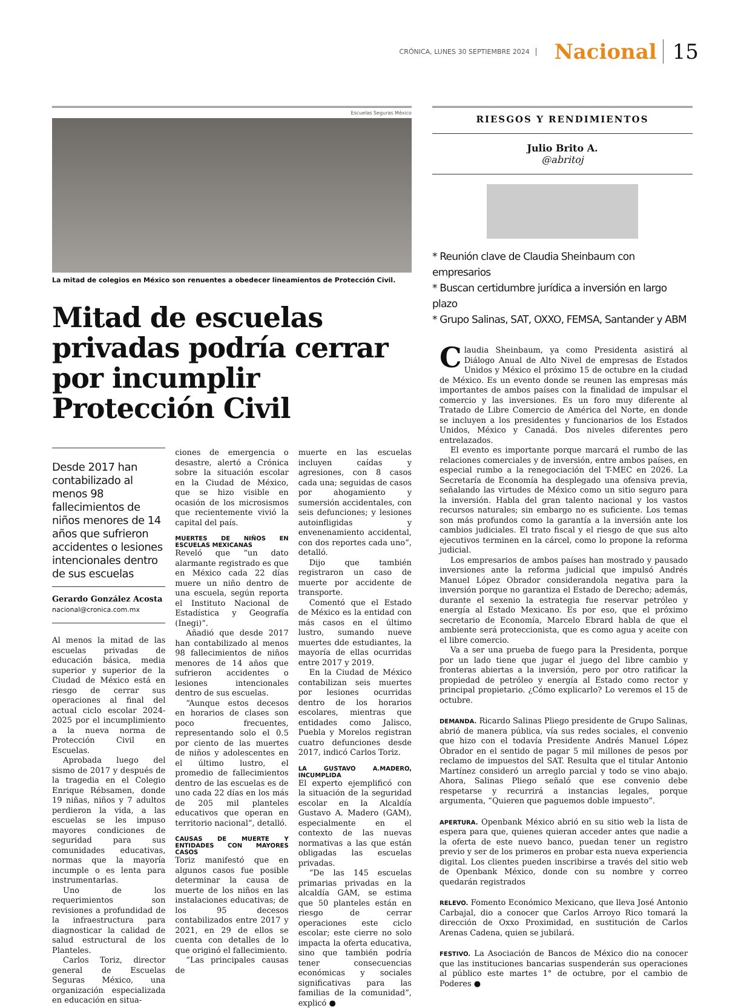CRÓNICA, LUNES 30 SEPTIEMBRE 2024 Nacional 15
Escuelas Seguras México
La mitad de colegios en México son renuentes a obedecer lineamientos de Protección Civil.
Mitad de escuelas privadas podría cerrar por incumplir Protección Civil
Desde 2017 han contabilizado al menos 98 fallecimientos de niños menores de 14 años que sufrieron accidentes o lesiones intencionales dentro de sus escuelas
Gerardo González Acosta
nacional@cronica.com.mx
Al menos la mitad de las escuelas privadas de educación básica, media superior y superior de la Ciudad de México está en riesgo de cerrar sus operaciones al final del actual ciclo escolar 2024-2025 por el incumplimiento a la nueva norma de Protección Civil en Escuelas.
Aprobada luego del sismo de 2017 y después de la tragedia en el Colegio Enrique Rébsamen, donde 19 niñas, niños y 7 adultos perdieron la vida, a las escuelas se les impuso mayores condiciones de seguridad para sus comunidades educativas, normas que la mayoría incumple o es lenta para instrumentarlas.
Uno de los requerimientos son revisiones a profundidad de la infraestructura para diagnosticar la calidad de salud estructural de los Planteles.
Carlos Toriz, director general de Escuelas Seguras México, una organización especializada en educación en situa-
ciones de emergencia o desastre, alertó a Crónica sobre la situación escolar en la Ciudad de México, que se hizo visible en ocasión de los microsismos que recientemente vivió la capital del país.
MUERTES DE NIÑOS EN ESCUELAS MEXICANAS
Reveló que “un dato alarmante registrado es que en México cada 22 días muere un niño dentro de una escuela, según reporta el Instituto Nacional de Estadística y Geografía (Inegi)”.
Añadió que desde 2017 han contabilizado al menos 98 fallecimientos de niños menores de 14 años que sufrieron accidentes o lesiones intencionales dentro de sus escuelas.
“Aunque estos decesos en horarios de clases son poco frecuentes, representando solo el 0.5 por ciento de las muertes de niños y adolescentes en el último lustro, el promedio de fallecimientos dentro de las escuelas es de uno cada 22 días en los más de 205 mil planteles educativos que operan en territorio nacional”, detalló.
CAUSAS DE MUERTE Y ENTIDADES CON MAYORES CASOS
Toriz manifestó que en algunos casos fue posible determinar la causa de muerte de los niños en las instalaciones educativas; de los 95 decesos contabilizados entre 2017 y 2021, en 29 de ellos se cuenta con detalles de lo que originó el fallecimiento.
“Las principales causas de
muerte en las escuelas incluyen caídas y agresiones, con 8 casos cada una; seguidas de casos por ahogamiento y sumersión accidentales, con seis defunciones; y lesiones autoinfligidas y envenenamiento accidental, con dos reportes cada uno”, detalló.
Dijo que también registraron un caso de muerte por accidente de transporte.
Comentó que el Estado de México es la entidad con más casos en el último lustro, sumando nueve muertes dde estudiantes, la mayoría de ellas ocurridas entre 2017 y 2019.
En la Ciudad de México contabilizan seis muertes por lesiones ocurridas dentro de los horarios escolares, mientras que entidades como Jalisco, Puebla y Morelos registran cuatro defunciones desde 2017, indicó Carlos Toriz.
LA GUSTAVO A.MADERO, INCUMPLIDA
El experto ejemplificó con la situación de la seguridad escolar en la Alcaldía Gustavo A. Madero (GAM), especialmente en el contexto de las nuevas normativas a las que están obligadas las escuelas privadas.
“De las 145 escuelas primarias privadas en la alcaldía GAM, se estima que 50 planteles están en riesgo de cerrar operaciones este ciclo escolar; este cierre no solo impacta la oferta educativa, sino que también podría tener consecuencias económicas y sociales significativas para las familias de la comunidad”, explicó ●
RIESGOS Y RENDIMIENTOS
Julio Brito A.
@abritoj
* Reunión clave de Claudia Sheinbaum con empresarios
* Buscan certidumbre jurídica a inversión en largo plazo
* Grupo Salinas, SAT, OXXO, FEMSA, Santander y ABM
Claudia Sheinbaum, ya como Presidenta asistirá al Diálogo Anual de Alto Nivel de empresas de Estados Unidos y México el próximo 15 de octubre en la ciudad de México. Es un evento donde se reunen las empresas más importantes de ambos países con la finalidad de impulsar el comercio y las inversiones. Es un foro muy diferente al Tratado de Libre Comercio de América del Norte, en donde se incluyen a los presidentes y funcionarios de los Estados Unidos, México y Canadá. Dos niveles diferentes pero entrelazados.
El evento es importante porque marcará el rumbo de las relaciones comerciales y de inversión, entre ambos países, en especial rumbo a la renegociación del T-MEC en 2026. La Secretaría de Economía ha desplegado una ofensiva previa, señalando las virtudes de México como un sitio seguro para la inversión. Habla del gran talento nacional y los vastos recursos naturales; sin embargo no es suficiente. Los temas son más profundos como la garantía a la inversión ante los cambios judiciales. El trato fiscal y el riesgo de que sus alto ejecutivos terminen en la cárcel, como lo propone la reforma judicial.
Los empresarios de ambos países han mostrado y pausado inversiones ante la reforma judicial que impulsó Andrés Manuel López Obrador considerandola negativa para la inversión porque no garantiza el Estado de Derecho; además, durante el sexenio la estrategia fue reservar petróleo y energía al Estado Mexicano. Es por eso, que el próximo secretario de Economía, Marcelo Ebrard habla de que el ambiente será proteccionista, que es como agua y aceite con el libre comercio.
Va a ser una prueba de fuego para la Presidenta, porque por un lado tiene que jugar el juego del libre cambio y fronteras abiertas a la inversión, pero por otro ratificar la propiedad de petróleo y energía al Estado como rector y principal propietario. ¿Cómo explicarlo? Lo veremos el 15 de octubre.
DEMANDA. Ricardo Salinas Pliego presidente de Grupo Salinas, abrió de manera pública, vía sus redes sociales, el convenio que hizo con el todavía Presidente Andrés Manuel López Obrador en el sentido de pagar 5 mil millones de pesos por reclamo de impuestos del SAT. Resulta que el titular Antonio Martínez consideró un arreglo parcial y todo se vino abajo. Ahora, Salinas Pliego señaló que ese convenio debe respetarse y recurrirá a instancias legales, porque argumenta, “Quieren que paguemos doble impuesto”.
APERTURA. Openbank México abrió en su sitio web la lista de espera para que, quienes quieran acceder antes que nadie a la oferta de este nuevo banco, puedan tener un registro previo y ser de los primeros en probar esta nueva experiencia digital. Los clientes pueden inscribirse a través del sitio web de Openbank México, donde con su nombre y correo quedarán registrados
RELEVO. Fomento Económico Mexicano, que lleva José Antonio Carbajal, dio a conocer que Carlos Arroyo Rico tomará la dirección de Oxxo Proximidad, en sustitución de Carlos Arenas Cadena, quien se jubilará.
FESTIVO. La Asociación de Bancos de México dio na conocer que las instituciones bancarias suspenderán sus operaciones al público este martes 1° de octubre, por el cambio de Poderes ●